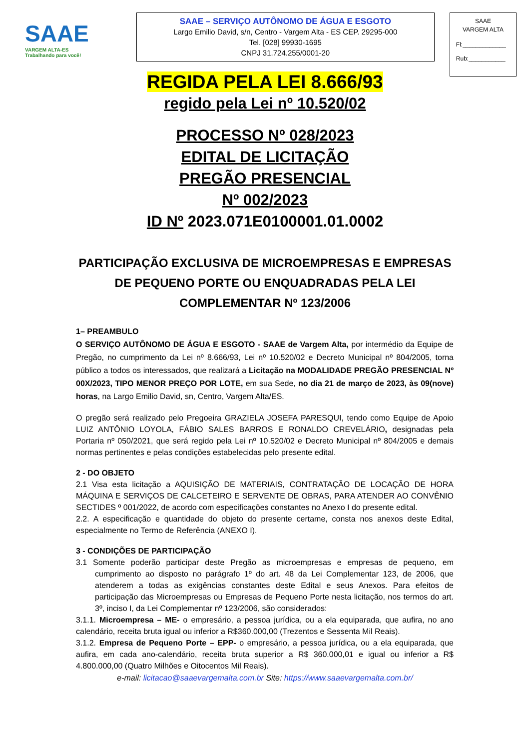SAAE
VARGEM ALTA-ES Trabalhando para você!
SAAE – SERVIÇO AUTÔNOMO DE ÁGUA E ESGOTO
Largo Emilio David, s/n, Centro - Vargem Alta - ES CEP. 29295-000
Tel. [028] 99930-1695
CNPJ 31.724.255/0001-20
SAAE
VARGEM ALTA
Fl:_____________
Rub:___________
REGIDA PELA LEI 8.666/93
regido pela Lei nº 10.520/02
PROCESSO Nº 028/2023
EDITAL DE LICITAÇÃO
PREGÃO PRESENCIAL
Nº 002/2023
ID Nº 2023.071E0100001.01.0002
PARTICIPAÇÃO EXCLUSIVA DE MICROEMPRESAS E EMPRESAS
DE PEQUENO PORTE OU ENQUADRADAS PELA LEI
COMPLEMENTAR Nº 123/2006
1– PREAMBULO
O SERVIÇO AUTÔNOMO DE ÁGUA E ESGOTO - SAAE de Vargem Alta, por intermédio da Equipe de Pregão, no cumprimento da Lei nº 8.666/93, Lei nº 10.520/02 e Decreto Municipal nº 804/2005, torna público a todos os interessados, que realizará a Licitação na MODALIDADE PREGÃO PRESENCIAL Nº 00X/2023, TIPO MENOR PREÇO POR LOTE, em sua Sede, no dia 21 de março de 2023, às 09(nove) horas, na Largo Emilio David, sn, Centro, Vargem Alta/ES.
O pregão será realizado pelo Pregoeira GRAZIELA JOSEFA PARESQUI, tendo como Equipe de Apoio LUIZ ANTÔNIO LOYOLA, FÁBIO SALES BARROS E RONALDO CREVELÁRIO, designadas pela Portaria nº 050/2021, que será regido pela Lei nº 10.520/02 e Decreto Municipal nº 804/2005 e demais normas pertinentes e pelas condições estabelecidas pelo presente edital.
2 - DO OBJETO
2.1 Visa esta licitação a AQUISIÇÃO DE MATERIAIS, CONTRATAÇÃO DE LOCAÇÃO DE HORA MÁQUINA E SERVIÇOS DE CALCETEIRO E SERVENTE DE OBRAS, PARA ATENDER AO CONVÊNIO SECTIDES º 001/2022, de acordo com especificações constantes no Anexo I do presente edital.
2.2. A especificação e quantidade do objeto do presente certame, consta nos anexos deste Edital, especialmente no Termo de Referência (ANEXO I).
3 - CONDIÇÕES DE PARTICIPAÇÃO
3.1 Somente poderão participar deste Pregão as microempresas e empresas de pequeno, em cumprimento ao disposto no parágrafo 1º do art. 48 da Lei Complementar 123, de 2006, que atenderem a todas as exigências constantes deste Edital e seus Anexos. Para efeitos de participação das Microempresas ou Empresas de Pequeno Porte nesta licitação, nos termos do art. 3º, inciso I, da Lei Complementar nº 123/2006, são considerados:
3.1.1. Microempresa – ME- o empresário, a pessoa jurídica, ou a ela equiparada, que aufira, no ano calendário, receita bruta igual ou inferior a R$360.000,00 (Trezentos e Sessenta Mil Reais).
3.1.2. Empresa de Pequeno Porte – EPP- o empresário, a pessoa jurídica, ou a ela equiparada, que aufira, em cada ano-calendário, receita bruta superior a R$ 360.000,01 e igual ou inferior a R$ 4.800.000,00 (Quatro Milhões e Oitocentos Mil Reais).
e-mail: licitacao@saaevargemalta.com.br Site: https://www.saaevargemalta.com.br/